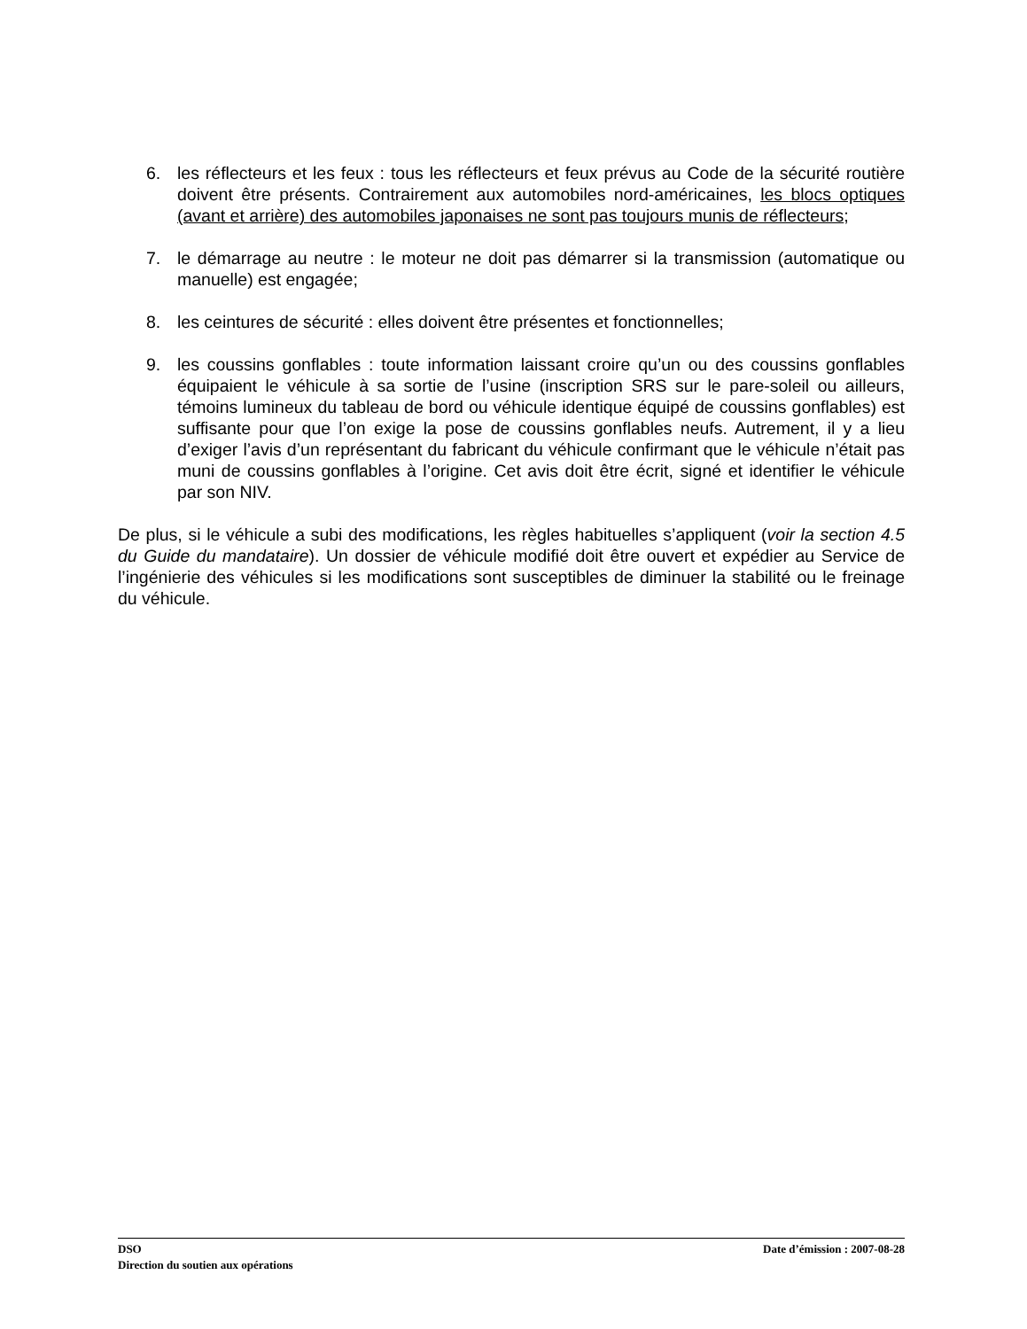6. les réflecteurs et les feux : tous les réflecteurs et feux prévus au Code de la sécurité routière doivent être présents. Contrairement aux automobiles nord-américaines, les blocs optiques (avant et arrière) des automobiles japonaises ne sont pas toujours munis de réflecteurs;
7. le démarrage au neutre : le moteur ne doit pas démarrer si la transmission (automatique ou manuelle) est engagée;
8. les ceintures de sécurité : elles doivent être présentes et fonctionnelles;
9. les coussins gonflables : toute information laissant croire qu’un ou des coussins gonflables équipaient le véhicule à sa sortie de l’usine (inscription SRS sur le pare-soleil ou ailleurs, témoins lumineux du tableau de bord ou véhicule identique équipé de coussins gonflables) est suffisante pour que l’on exige la pose de coussins gonflables neufs. Autrement, il y a lieu d’exiger l’avis d’un représentant du fabricant du véhicule confirmant que le véhicule n’était pas muni de coussins gonflables à l’origine. Cet avis doit être écrit, signé et identifier le véhicule par son NIV.
De plus, si le véhicule a subi des modifications, les règles habituelles s’appliquent (voir la section 4.5 du Guide du mandataire). Un dossier de véhicule modifié doit être ouvert et expédier au Service de l’ingénierie des véhicules si les modifications sont susceptibles de diminuer la stabilité ou le freinage du véhicule.
DSO Date d’émission : 2007-08-28
Direction du soutien aux opérations